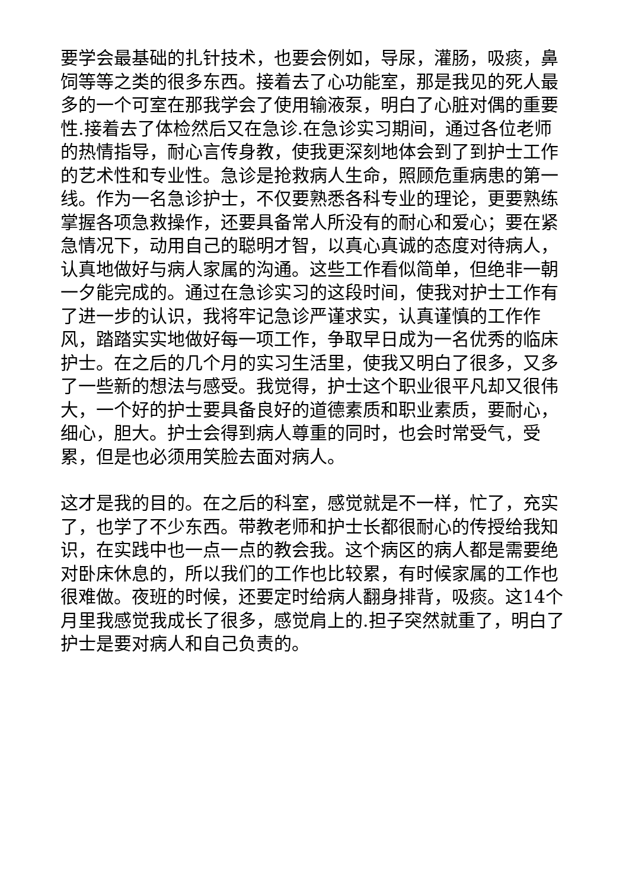要学会最基础的扎针技术，也要会例如，导尿，灌肠，吸痰，鼻饲等等之类的很多东西。接着去了心功能室，那是我见的死人最多的一个可室在那我学会了使用输液泵，明白了心脏对偶的重要性.接着去了体检然后又在急诊.在急诊实习期间，通过各位老师的热情指导，耐心言传身教，使我更深刻地体会到了到护士工作的艺术性和专业性。急诊是抢救病人生命，照顾危重病患的第一线。作为一名急诊护士，不仅要熟悉各科专业的理论，更要熟练掌握各项急救操作，还要具备常人所没有的耐心和爱心；要在紧急情况下，动用自己的聪明才智，以真心真诚的态度对待病人，认真地做好与病人家属的沟通。这些工作看似简单，但绝非一朝一夕能完成的。通过在急诊实习的这段时间，使我对护士工作有了进一步的认识，我将牢记急诊严谨求实，认真谨慎的工作作风，踏踏实实地做好每一项工作，争取早日成为一名优秀的临床护士。在之后的几个月的实习生活里，使我又明白了很多，又多了一些新的想法与感受。我觉得，护士这个职业很平凡却又很伟大，一个好的护士要具备良好的道德素质和职业素质，要耐心，细心，胆大。护士会得到病人尊重的同时，也会时常受气，受累，但是也必须用笑脸去面对病人。
这才是我的目的。在之后的科室，感觉就是不一样，忙了，充实了，也学了不少东西。带教老师和护士长都很耐心的传授给我知识，在实践中也一点一点的教会我。这个病区的病人都是需要绝对卧床休息的，所以我们的工作也比较累，有时候家属的工作也很难做。夜班的时候，还要定时给病人翻身排背，吸痰。这14个月里我感觉我成长了很多，感觉肩上的.担子突然就重了，明白了护士是要对病人和自己负责的。